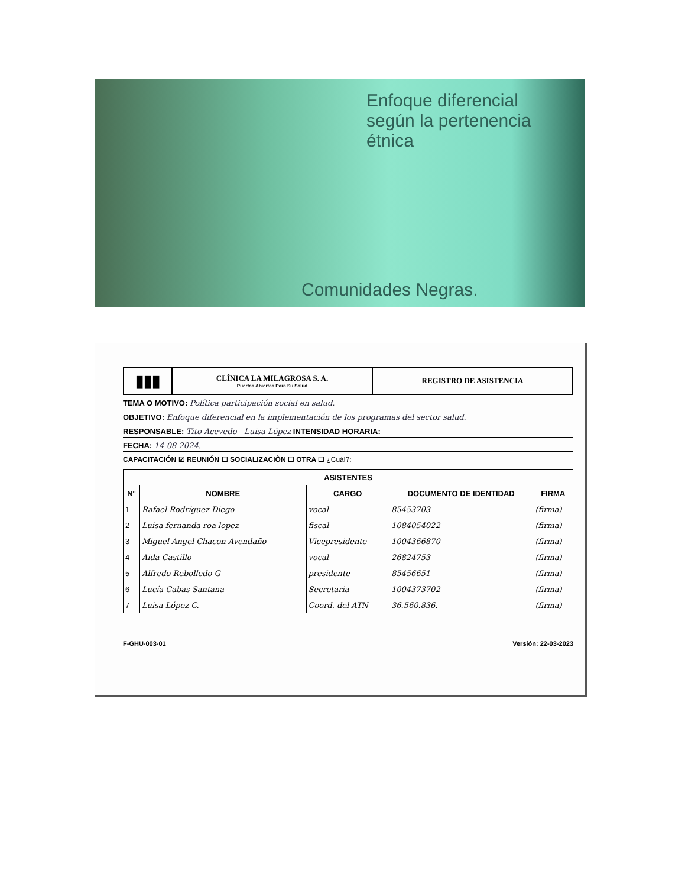Enfoque diferencial
según la pertenencia
étnica
Comunidades Negras.
▮▮▮
CLÍNICA LA MILAGROSA S. A.
Puertas Abiertas Para Su Salud
REGISTRO DE ASISTENCIA
TEMA O MOTIVO: Política participación social en salud.
OBJETIVO: Enfoque diferencial en la implementación de los programas del sector salud.
RESPONSABLE: Tito Acevedo - Luisa López INTENSIDAD HORARIA: ________
FECHA: 14-08-2024.
CAPACITACIÓN ☑ REUNIÓN ☐ SOCIALIZACIÒN ☐ OTRA ☐ ¿Cuál?:
| ASISTENTES | | | | |
| --- | --- | --- | --- | --- |
| N° | NOMBRE | CARGO | DOCUMENTO DE IDENTIDAD | FIRMA |
| 1 | Rafael Rodríguez Diego | vocal | 85453703 | (firma) |
| 2 | Luisa fernanda roa lopez | fiscal | 1084054022 | (firma) |
| 3 | Miguel Angel Chacon Avendaño | Vicepresidente | 1004366870 | (firma) |
| 4 | Aida Castillo | vocal | 26824753 | (firma) |
| 5 | Alfredo Rebolledo G | presidente | 85456651 | (firma) |
| 6 | Lucía Cabas Santana | Secretaria | 1004373702 | (firma) |
| 7 | Luisa López C. | Coord. del ATN | 36.560.836. | (firma) |
F-GHU-003-01 Versión: 22-03-2023